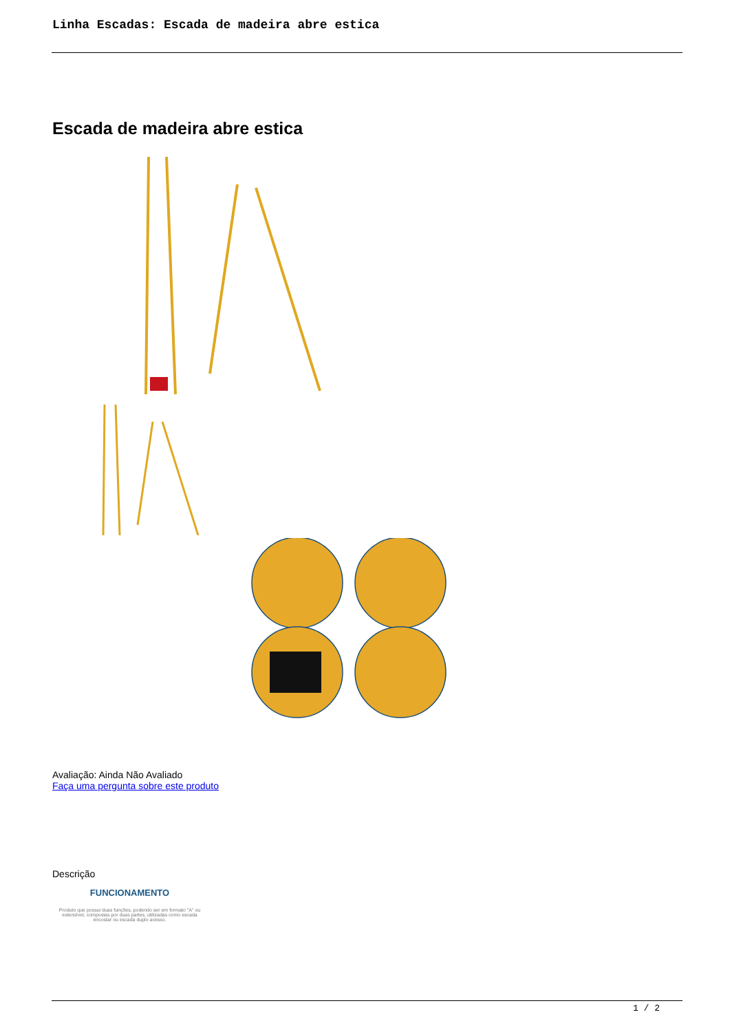Linha Escadas: Escada de madeira abre estica
Escada de madeira abre estica
Avaliação: Ainda Não Avaliado
Faça uma pergunta sobre este produto
Descrição
FUNCIONAMENTO
Produto que possui duas funções, podendo ser em formato "A" ou extensível, compostas por duas partes, utilizadas como escada encostar ou escada duplo acesso.
1 / 2